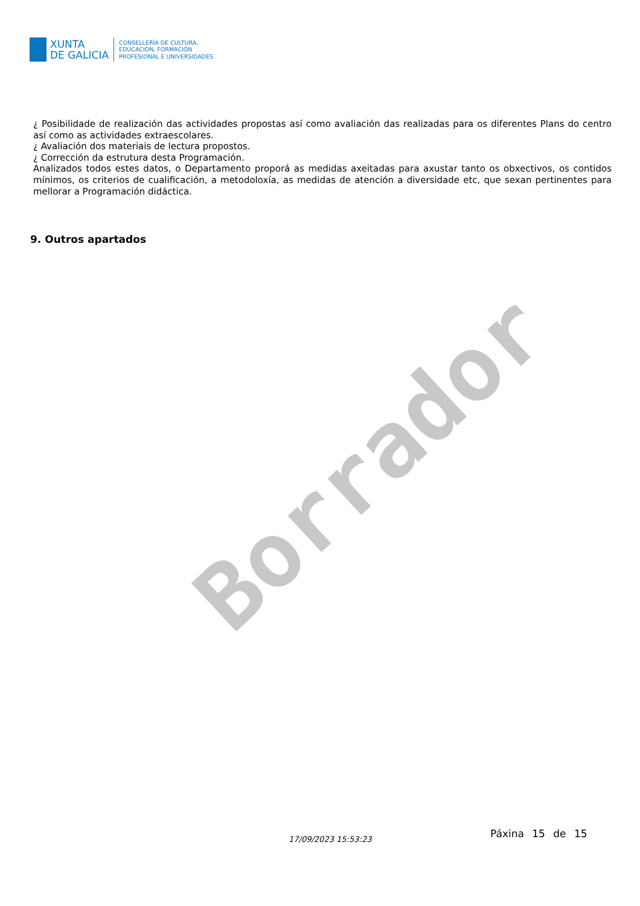XUNTA
DE GALICIA
CONSELLERÍA DE CULTURA,
EDUCACIÓN, FORMACIÓN
PROFESIONAL E UNIVERSIDADES
¿ Posibilidade de realización das actividades propostas así como avaliación das realizadas para os diferentes Plans do centro así como as actividades extraescolares.
¿ Avaliación dos materiais de lectura propostos.
¿ Corrección da estrutura desta Programación.
Analizados todos estes datos, o Departamento proporá as medidas axeitadas para axustar tanto os obxectivos, os contidos mínimos, os criterios de cualificación, a metodoloxía, as medidas de atención a diversidade etc, que sexan pertinentes para mellorar a Programación didáctica.
9. Outros apartados
Borrador
17/09/2023 15:53:23 Páxina 15 de 15